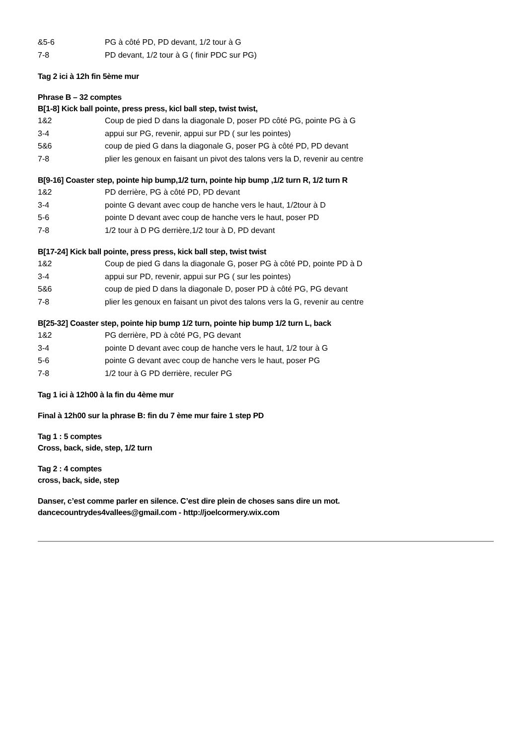&5-6 PG à côté PD, PD devant, 1/2 tour à G
7-8 PD devant, 1/2 tour à G ( finir PDC sur PG)
Tag 2 ici à 12h fin 5ème mur
Phrase B – 32 comptes
B[1-8] Kick ball pointe, press press, kicl ball step, twist twist,
1&2 Coup de pied D dans la diagonale D, poser PD côté PG, pointe PG à G
3-4 appui sur PG, revenir, appui sur PD ( sur les pointes)
5&6 coup de pied G dans la diagonale G, poser PG à côté PD, PD devant
7-8 plier les genoux en faisant un pivot des talons vers la D, revenir au centre
B[9-16] Coaster step, pointe hip bump,1/2 turn, pointe hip bump ,1/2 turn R, 1/2 turn R
1&2 PD derrière, PG à côté PD, PD devant
3-4 pointe G devant avec coup de hanche vers le haut, 1/2tour à D
5-6 pointe D devant avec coup de hanche vers le haut, poser PD
7-8 1/2 tour à D PG derrière,1/2 tour à D, PD devant
B[17-24] Kick ball pointe, press press, kick ball step, twist twist
1&2 Coup de pied G dans la diagonale G, poser PG à côté PD, pointe PD à D
3-4 appui sur PD, revenir, appui sur PG ( sur les pointes)
5&6 coup de pied D dans la diagonale D, poser PD à côté PG, PG devant
7-8 plier les genoux en faisant un pivot des talons vers la G, revenir au centre
B[25-32] Coaster step, pointe hip bump 1/2 turn, pointe hip bump 1/2 turn L, back
1&2 PG derrière, PD à côté PG, PG devant
3-4 pointe D devant avec coup de hanche vers le haut, 1/2 tour à G
5-6 pointe G devant avec coup de hanche vers le haut, poser PG
7-8 1/2 tour à G PD derrière, reculer PG
Tag 1 ici à 12h00 à la fin du 4ème mur
Final à 12h00 sur la phrase B: fin du 7 ème mur faire 1 step PD
Tag 1 : 5 comptes
Cross, back, side, step, 1/2 turn
Tag 2 : 4 comptes
cross, back, side, step
Danser, c’est comme parler en silence. C’est dire plein de choses sans dire un mot.
dancecountrydes4vallees@gmail.com - http://joelcormery.wix.com